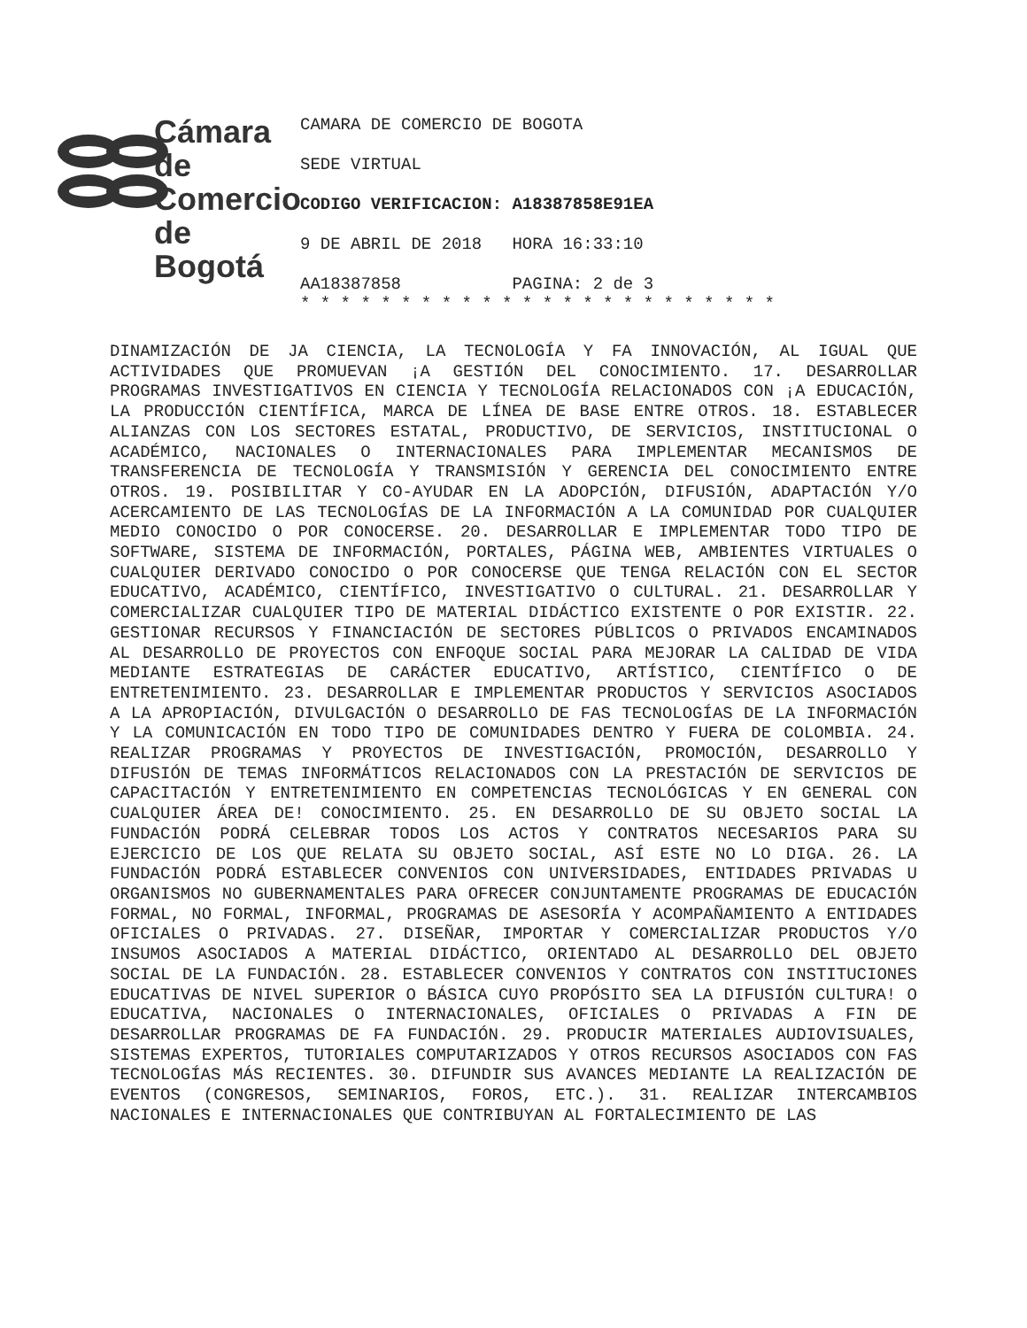Cámara
de Comercio
de Bogotá
CAMARA DE COMERCIO DE BOGOTA
SEDE VIRTUAL
CODIGO VERIFICACION: A18387858E91EA
9 DE ABRIL DE 2018 HORA 16:33:10
AA18387858 PAGINA: 2 de 3
* * * * * * * * * * * * * * * * * * * * * * * *
DINAMIZACIÓN DE JA CIENCIA, LA TECNOLOGÍA Y FA INNOVACIÓN, AL IGUAL QUE ACTIVIDADES QUE PROMUEVAN ¡A GESTIÓN DEL CONOCIMIENTO. 17. DESARROLLAR PROGRAMAS INVESTIGATIVOS EN CIENCIA Y TECNOLOGÍA RELACIONADOS CON ¡A EDUCACIÓN, LA PRODUCCIÓN CIENTÍFICA, MARCA DE LÍNEA DE BASE ENTRE OTROS. 18. ESTABLECER ALIANZAS CON LOS SECTORES ESTATAL, PRODUCTIVO, DE SERVICIOS, INSTITUCIONAL O ACADÉMICO, NACIONALES O INTERNACIONALES PARA IMPLEMENTAR MECANISMOS DE TRANSFERENCIA DE TECNOLOGÍA Y TRANSMISIÓN Y GERENCIA DEL CONOCIMIENTO ENTRE OTROS. 19. POSIBILITAR Y CO-AYUDAR EN LA ADOPCIÓN, DIFUSIÓN, ADAPTACIÓN Y/O ACERCAMIENTO DE LAS TECNOLOGÍAS DE LA INFORMACIÓN A LA COMUNIDAD POR CUALQUIER MEDIO CONOCIDO O POR CONOCERSE. 20. DESARROLLAR E IMPLEMENTAR TODO TIPO DE SOFTWARE, SISTEMA DE INFORMACIÓN, PORTALES, PÁGINA WEB, AMBIENTES VIRTUALES O CUALQUIER DERIVADO CONOCIDO O POR CONOCERSE QUE TENGA RELACIÓN CON EL SECTOR EDUCATIVO, ACADÉMICO, CIENTÍFICO, INVESTIGATIVO O CULTURAL. 21. DESARROLLAR Y COMERCIALIZAR CUALQUIER TIPO DE MATERIAL DIDÁCTICO EXISTENTE O POR EXISTIR. 22. GESTIONAR RECURSOS Y FINANCIACIÓN DE SECTORES PÚBLICOS O PRIVADOS ENCAMINADOS AL DESARROLLO DE PROYECTOS CON ENFOQUE SOCIAL PARA MEJORAR LA CALIDAD DE VIDA MEDIANTE ESTRATEGIAS DE CARÁCTER EDUCATIVO, ARTÍSTICO, CIENTÍFICO O DE ENTRETENIMIENTO. 23. DESARROLLAR E IMPLEMENTAR PRODUCTOS Y SERVICIOS ASOCIADOS A LA APROPIACIÓN, DIVULGACIÓN O DESARROLLO DE FAS TECNOLOGÍAS DE LA INFORMACIÓN Y LA COMUNICACIÓN EN TODO TIPO DE COMUNIDADES DENTRO Y FUERA DE COLOMBIA. 24. REALIZAR PROGRAMAS Y PROYECTOS DE INVESTIGACIÓN, PROMOCIÓN, DESARROLLO Y DIFUSIÓN DE TEMAS INFORMÁTICOS RELACIONADOS CON LA PRESTACIÓN DE SERVICIOS DE CAPACITACIÓN Y ENTRETENIMIENTO EN COMPETENCIAS TECNOLÓGICAS Y EN GENERAL CON CUALQUIER ÁREA DE! CONOCIMIENTO. 25. EN DESARROLLO DE SU OBJETO SOCIAL LA FUNDACIÓN PODRÁ CELEBRAR TODOS LOS ACTOS Y CONTRATOS NECESARIOS PARA SU EJERCICIO DE LOS QUE RELATA SU OBJETO SOCIAL, ASÍ ESTE NO LO DIGA. 26. LA FUNDACIÓN PODRÁ ESTABLECER CONVENIOS CON UNIVERSIDADES, ENTIDADES PRIVADAS U ORGANISMOS NO GUBERNAMENTALES PARA OFRECER CONJUNTAMENTE PROGRAMAS DE EDUCACIÓN FORMAL, NO FORMAL, INFORMAL, PROGRAMAS DE ASESORÍA Y ACOMPAÑAMIENTO A ENTIDADES OFICIALES O PRIVADAS. 27. DISEÑAR, IMPORTAR Y COMERCIALIZAR PRODUCTOS Y/O INSUMOS ASOCIADOS A MATERIAL DIDÁCTICO, ORIENTADO AL DESARROLLO DEL OBJETO SOCIAL DE LA FUNDACIÓN. 28. ESTABLECER CONVENIOS Y CONTRATOS CON INSTITUCIONES EDUCATIVAS DE NIVEL SUPERIOR O BÁSICA CUYO PROPÓSITO SEA LA DIFUSIÓN CULTURA! O EDUCATIVA, NACIONALES O INTERNACIONALES, OFICIALES O PRIVADAS A FIN DE DESARROLLAR PROGRAMAS DE FA FUNDACIÓN. 29. PRODUCIR MATERIALES AUDIOVISUALES, SISTEMAS EXPERTOS, TUTORIALES COMPUTARIZADOS Y OTROS RECURSOS ASOCIADOS CON FAS TECNOLOGÍAS MÁS RECIENTES. 30. DIFUNDIR SUS AVANCES MEDIANTE LA REALIZACIÓN DE EVENTOS (CONGRESOS, SEMINARIOS, FOROS, ETC.). 31. REALIZAR INTERCAMBIOS NACIONALES E INTERNACIONALES QUE CONTRIBUYAN AL FORTALECIMIENTO DE LAS